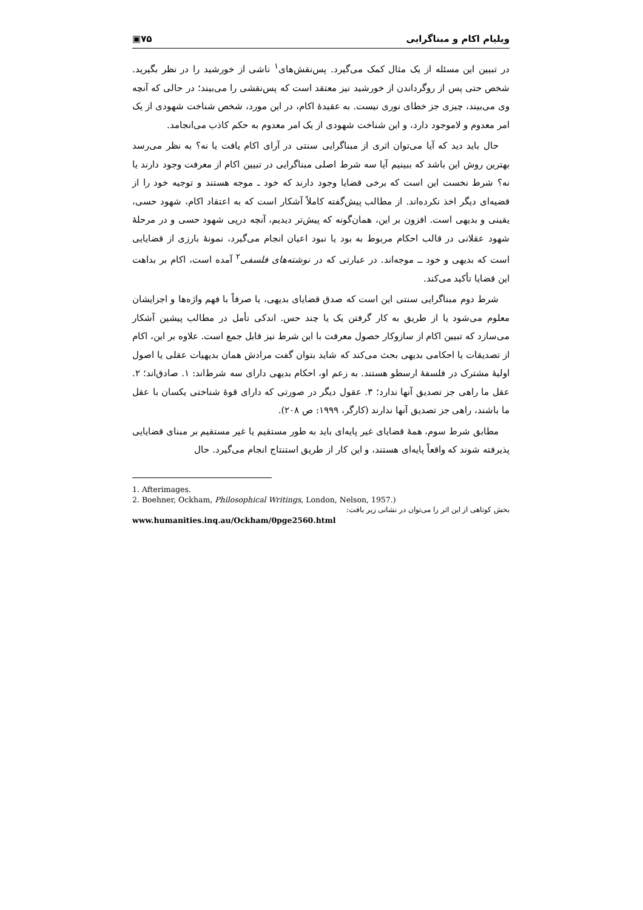ویلیام اکام و مبناگرایی ۷۵▣
در تبیین این مسئله از یک مثال کمک می‌گیرد. پس‌نقش‌های<sup>۱</sup> ناشی از خورشید را در نظر بگیرید. شخص حتی پس از روگرداندن از خورشید نیز معتقد است که پس‌نقشی را می‌بیند؛ در حالی که آنچه وی می‌بیند، چیزی جز خطای نوری نیست. به عقیدهٔ اکام، در این مورد، شخص شناخت شهودی از یک امر معدوم و لاموجود دارد، و این شناخت شهودی از یک امر معدوم به حکم کاذب می‌انجامد.
حال باید دید که آیا می‌توان اثری از مبناگرایی سنتی در آرای اکام یافت یا نه؟ به نظر می‌رسد بهترین روش این باشد که ببینیم آیا سه شرط اصلی مبناگرایی در تبیین اکام از معرفت وجود دارند یا نه؟ شرط نخست این است که برخی قضایا وجود دارند که خود ـ موجه هستند و توجیه خود را از قضیه‌ای دیگر اخذ نکرده‌اند. از مطالب پیش‌گفته کاملاً آشکار است که به اعتقاد اکام، شهود حسی، یقینی و بدیهی است. افزون بر این، همان‌گونه که پیش‌تر دیدیم، آنچه درپی شهود حسی و در مرحلهٔ شهود عقلانی در قالب احکام مربوط به بود یا نبود اعیان انجام می‌گیرد، نمونهٔ بارزی از قضایایی است که بدیهی و خود ــ موجه‌اند. در عبارتی که در نوشته‌های فلسفی<sup>۲</sup> آمده است، اکام بر بداهت این قضایا تأکید می‌کند.
شرط دوم مبناگرایی سنتی این است که صدق قضایای بدیهی، یا صرفاً با فهم واژه‌ها و اجزایشان معلوم می‌شود یا از طریق به کار گرفتن یک یا چند حس. اندکی تأمل در مطالب پیشین آشکار می‌سازد که تبیین اکام از سازوکار حصول معرفت با این شرط نیز قابل جمع است. علاوه بر این، اکام از تصدیقات یا احکامی بدیهی بحث می‌کند که شاید بتوان گفت مرادش همان بدیهیات عقلی یا اصول اولیهٔ مشترک در فلسفهٔ ارسطو هستند. به زعم او، احکام بدیهی دارای سه شرط‌اند: ۱. صادق‌اند؛ ۲. عقل ما راهی جز تصدیق آنها ندارد؛ ۳. عقول دیگر در صورتی که دارای قوهٔ شناختی یکسان با عقل ما باشند، راهی جز تصدیق آنها ندارند (کارگر، ۱۹۹۹: ص ۲۰۸).
مطابق شرط سوم، همهٔ قضایای غیر پایه‌ای باید به طور مستقیم یا غیر مستقیم بر مبنای قضایایی پذیرفته شوند که واقعاً پایه‌ای هستند، و این کار از طریق استنتاج انجام می‌گیرد. حال
1. Afterimages.
2. Boehner, Ockham, Philosophical Writings, London, Nelson, 1957.)
بخش کوتاهی از این اثر را می‌توان در نشانی زیر یافت:
www.humanities.inq.au/Ockham/0pge2560.html